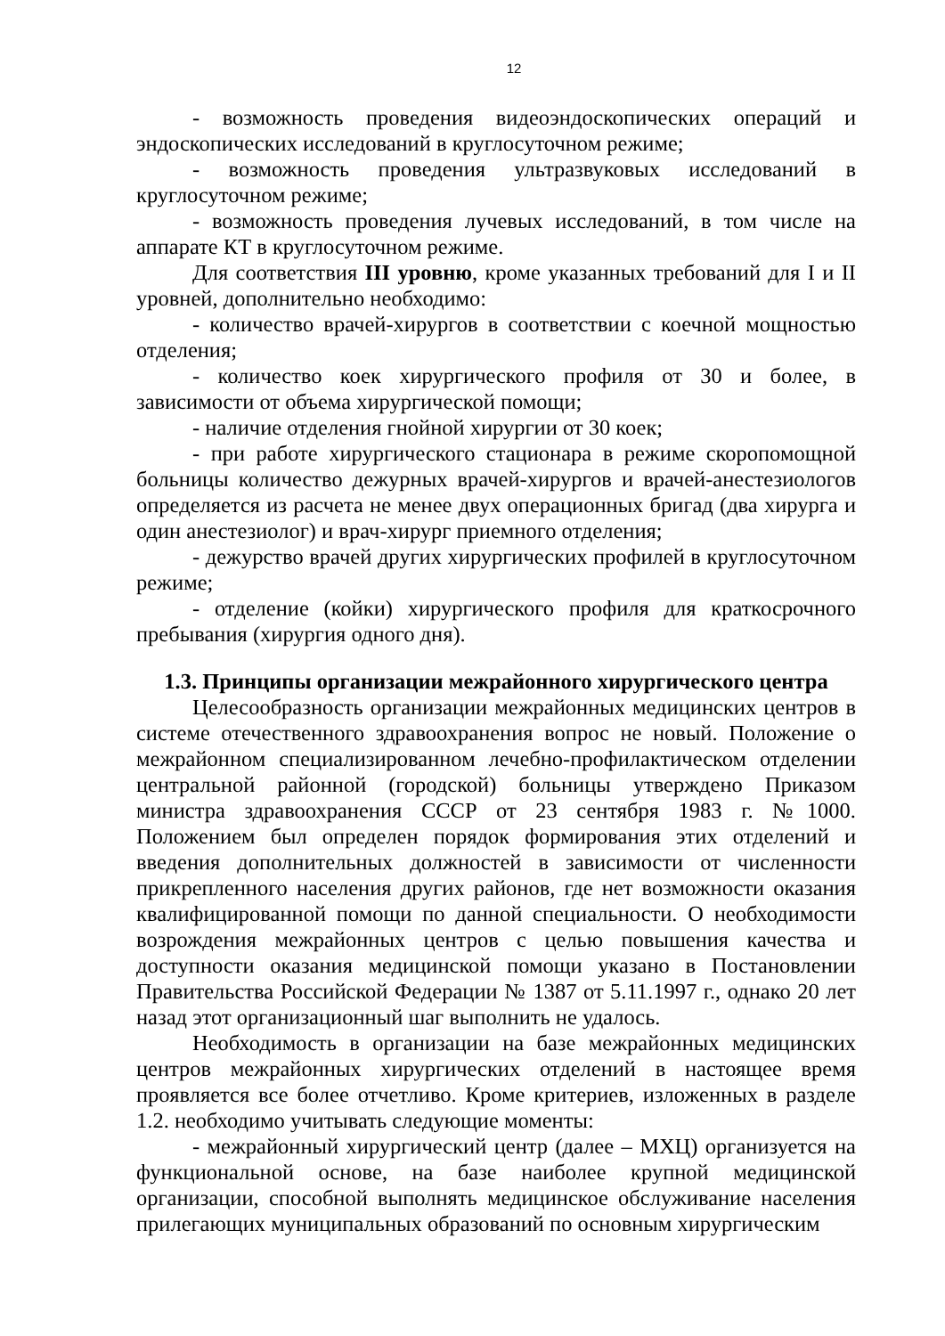12
- возможность проведения видеоэндоскопических операций и эндоскопических исследований в круглосуточном режиме;
- возможность проведения ультразвуковых исследований в круглосуточном режиме;
- возможность проведения лучевых исследований, в том числе на аппарате КТ в круглосуточном режиме.
Для соответствия III уровню, кроме указанных требований для I и II уровней, дополнительно необходимо:
- количество врачей-хирургов в соответствии с коечной мощностью отделения;
- количество коек хирургического профиля от 30 и более, в зависимости от объема хирургической помощи;
- наличие отделения гнойной хирургии от 30 коек;
- при работе хирургического стационара в режиме скоропомощной больницы количество дежурных врачей-хирургов и врачей-анестезиологов определяется из расчета не менее двух операционных бригад (два хирурга и один анестезиолог) и врач-хирург приемного отделения;
- дежурство врачей других хирургических профилей в круглосуточном режиме;
- отделение (койки) хирургического профиля для краткосрочного пребывания (хирургия одного дня).
1.3. Принципы организации межрайонного хирургического центра
Целесообразность организации межрайонных медицинских центров в системе отечественного здравоохранения вопрос не новый. Положение о межрайонном специализированном лечебно-профилактическом отделении центральной районной (городской) больницы утверждено Приказом министра здравоохранения СССР от 23 сентября 1983 г. №1000. Положением был определен порядок формирования этих отделений и введения дополнительных должностей в зависимости от численности прикрепленного населения других районов, где нет возможности оказания квалифицированной помощи по данной специальности. О необходимости возрождения межрайонных центров с целью повышения качества и доступности оказания медицинской помощи указано в Постановлении Правительства Российской Федерации № 1387 от 5.11.1997 г., однако 20 лет назад этот организационный шаг выполнить не удалось.
Необходимость в организации на базе межрайонных медицинских центров межрайонных хирургических отделений в настоящее время проявляется все более отчетливо. Кроме критериев, изложенных в разделе 1.2. необходимо учитывать следующие моменты:
- межрайонный хирургический центр (далее – МХЦ) организуется на функциональной основе, на базе наиболее крупной медицинской организации, способной выполнять медицинское обслуживание населения прилегающих муниципальных образований по основным хирургическим